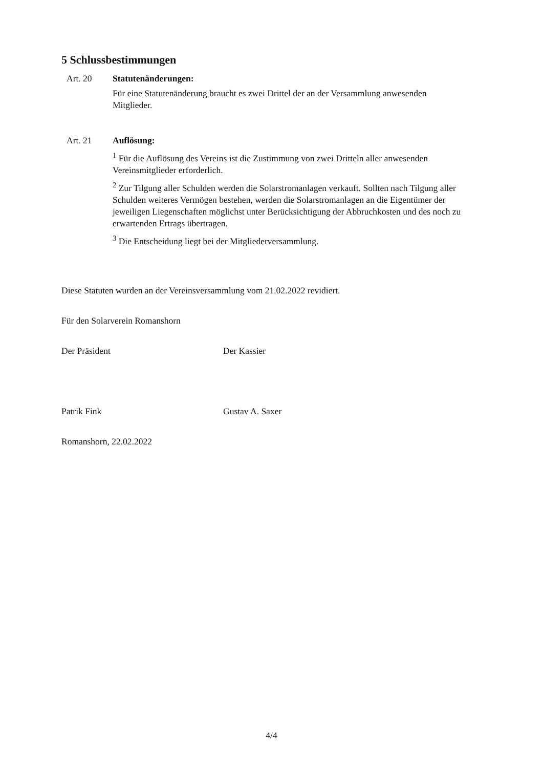5 Schlussbestimmungen
Art. 20 Statutenänderungen:
Für eine Statutenänderung braucht es zwei Drittel der an der Versammlung anwesenden Mitglieder.
Art. 21 Auflösung:
<sup>1</sup> Für die Auflösung des Vereins ist die Zustimmung von zwei Dritteln aller anwesenden Vereinsmitglieder erforderlich.
<sup>2</sup> Zur Tilgung aller Schulden werden die Solarstromanlagen verkauft. Sollten nach Tilgung aller Schulden weiteres Vermögen bestehen, werden die Solarstromanlagen an die Eigentümer der jeweiligen Liegenschaften möglichst unter Berücksichtigung der Abbruchkosten und des noch zu erwartenden Ertrags übertragen.
<sup>3</sup> Die Entscheidung liegt bei der Mitgliederversammlung.
Diese Statuten wurden an der Vereinsversammlung vom 21.02.2022 revidiert.
Für den Solarverein Romanshorn
Der Präsident Der Kassier
Patrik Fink Gustav A. Saxer
Romanshorn, 22.02.2022
4/4